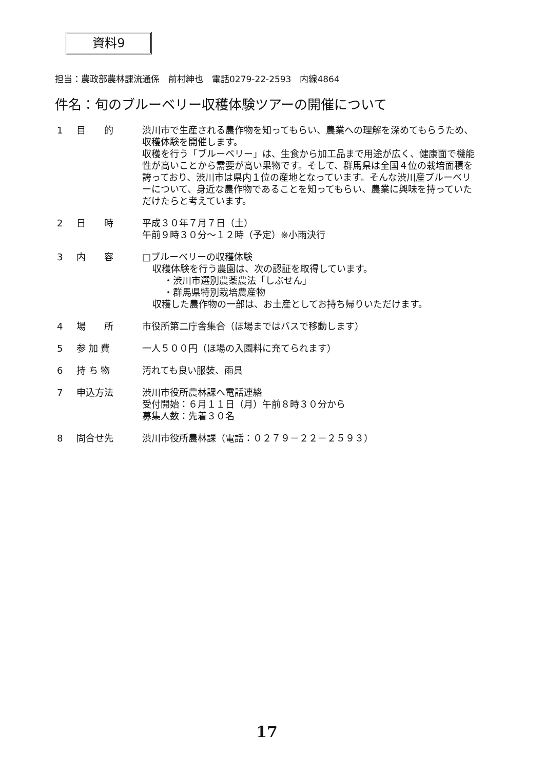資料9
担当：農政部農林課流通係　前村紳也　電話0279-22-2593　内線4864
件名：旬のブルーベリー収穫体験ツアーの開催について
1 目　　的 渋川市で生産される農作物を知ってもらい、農業への理解を深めてもらうため、収穫体験を開催します。
収穫を行う「ブルーベリー」は、生食から加工品まで用途が広く、健康面で機能性が高いことから需要が高い果物です。そして、群馬県は全国４位の栽培面積を誇っており、渋川市は県内１位の産地となっています。そんな渋川産ブルーベリーについて、身近な農作物であることを知ってもらい、農業に興味を持っていただけたらと考えています。
2 日　　時 平成３０年７月７日（土）
午前９時３０分～１２時（予定）※小雨決行
3 内　　容 □ブルーベリーの収穫体験
収穫体験を行う農園は、次の認証を取得しています。
・渋川市選別農薬農法「しぶせん」
・群馬県特別栽培農産物
収穫した農作物の一部は、お土産としてお持ち帰りいただけます。
4 場　　所 市役所第二庁舎集合（ほ場まではバスで移動します）
5 参 加 費 一人５００円（ほ場の入園料に充てられます）
6 持 ち 物 汚れても良い服装、雨具
7 申込方法 渋川市役所農林課へ電話連絡
受付開始：６月１１日（月）午前８時３０分から
募集人数：先着３０名
8 問合せ先 渋川市役所農林課（電話：０２７９－２２－２５９３）
17